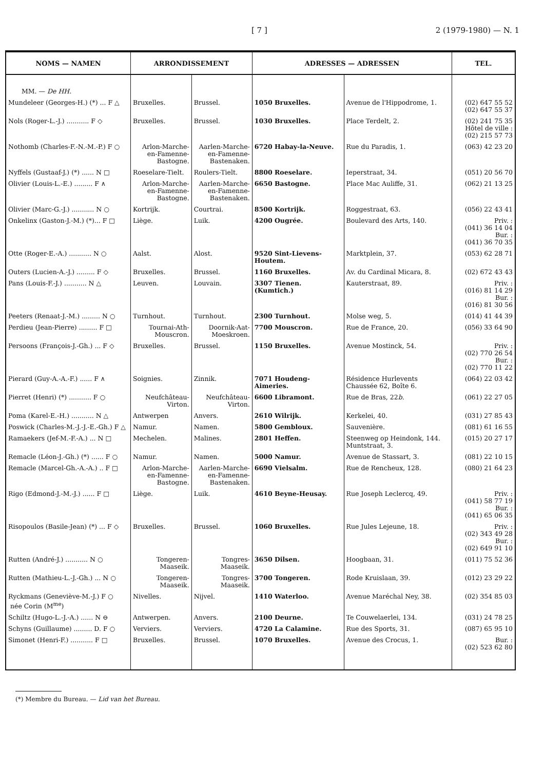[ 7 ] 2 (1979-1980) — N. 1
| NOMS — NAMEN | ARRONDISSEMENT | | ADRESSES — ADRESSEN | | TEL. |
| --- | --- | --- | --- | --- | --- |
| MM. — De HH. | | | | | |
| Mundeleer (Georges-H.) (*) ... F △ | Bruxelles. | Brussel. | 1050 Bruxelles. | Avenue de l'Hippodrome, 1. | (02) 647 55 52 (02) 647 55 37 |
| Nols (Roger-L.-J.) ........... F ◇ | Bruxelles. | Brussel. | 1030 Bruxelles. | Place Terdelt, 2. | (02) 241 75 35 Hôtel de ville : (02) 215 57 73 |
| Nothomb (Charles-F.-N.-M.-P.) F ○ | Arlon-Marche- en-Famenne- Bastogne. | Aarlen-Marche- en-Famenne- Bastenaken. | 6720 Habay-la-Neuve. | Rue du Paradis, 1. | (063) 42 23 20 |
| Nyffels (Gustaaf-J.) (*) ...... N □ | Roeselare-Tielt. | Roulers-Tielt. | 8800 Roeselare. | Ieperstraat, 34. | (051) 20 56 70 |
| Olivier (Louis-L.-E.) ......... F ∧ | Arlon-Marche- en-Famenne- Bastogne. | Aarlen-Marche- en-Famenne- Bastenaken. | 6650 Bastogne. | Place Mac Auliffe, 31. | (062) 21 13 25 |
| Olivier (Marc-G.-J.) ........... N ○ | Kortrijk. | Courtrai. | 8500 Kortrijk. | Roggestraat, 63. | (056) 22 43 41 |
| Onkelinx (Gaston-J.-M.) (*)... F □ | Liège. | Luik. | 4200 Ougrée. | Boulevard des Arts, 140. | Priv. : (041) 36 14 04 Bur. : (041) 36 70 35 |
| Otte (Roger-E.-A.) ........... N ○ | Aalst. | Alost. | 9520 Sint-Lievens- Houtem. | Marktplein, 37. | (053) 62 28 71 |
| Outers (Lucien-A.-J.) ......... F ◇ | Bruxelles. | Brussel. | 1160 Bruxelles. | Av. du Cardinal Micara, 8. | (02) 672 43 43 |
| Pans (Louis-F.-J.) ........... N △ | Leuven. | Louvain. | 3307 Tienen. (Kumtich.) | Kauterstraat, 89. | Priv. : (016) 81 14 29 Bur. : (016) 81 30 56 |
| Peeters (Renaat-J.-M.) ......... N ○ | Turnhout. | Turnhout. | 2300 Turnhout. | Molse weg, 5. | (014) 41 44 39 |
| Perdieu (Jean-Pierre) ......... F □ | Tournai-Ath- Mouscron. | Doornik-Aat- Moeskroen. | 7700 Mouscron. | Rue de France, 20. | (056) 33 64 90 |
| Persoons (François-J.-Gh.) ... F ◇ | Bruxelles. | Brussel. | 1150 Bruxelles. | Avenue Mostinck, 54. | Priv. : (02) 770 26 54 Bur. : (02) 770 11 22 |
| Pierard (Guy-A.-A.-F.) ...... F ∧ | Soignies. | Zinnik. | 7071 Houdeng- Aimeries. | Résidence Hurlevents Chaussée 62, Boîte 6. | (064) 22 03 42 |
| Pierret (Henri) (*) ........... F ○ | Neufchâteau- Virton. | Neufchâteau- Virton. | 6600 Libramont. | Rue de Bras, 22 b . | (061) 22 27 05 |
| Poma (Karel-E.-H.) ........... N △ | Antwerpen | Anvers. | 2610 Wilrijk. | Kerkelei, 40. | (031) 27 85 43 |
| Poswick (Charles-M.-J.-J.-E.-Gh.) F △ | Namur. | Namen. | 5800 Gembloux. | Sauvenière. | (081) 61 16 55 |
| Ramaekers (Jef-M.-F.-A.) ... N □ | Mechelen. | Malines. | 2801 Heffen. | Steenweg op Heindonk, 144. Muntstraat, 3. | (015) 20 27 17 |
| Remacle (Léon-J.-Gh.) (*) ...... F ○ | Namur. | Namen. | 5000 Namur. | Avenue de Stassart, 3. | (081) 22 10 15 |
| Remacle (Marcel-Gh.-A.-A.) .. F □ | Arlon-Marche- en-Famenne- Bastogne. | Aarlen-Marche- en-Famenne- Bastenaken. | 6690 Vielsalm. | Rue de Rencheux, 128. | (080) 21 64 23 |
| Rigo (Edmond-J.-M.-J.) ...... F □ | Liège. | Luik. | 4610 Beyne-Heusay. | Rue Joseph Leclercq, 49. | Priv. : (041) 58 77 19 Bur. : (041) 65 06 35 |
| Risopoulos (Basile-Jean) (*) ... F ◇ | Bruxelles. | Brussel. | 1060 Bruxelles. | Rue Jules Lejeune, 18. | Priv. : (02) 343 49 28 Bur. : (02) 649 91 10 |
| Rutten (André-J.) ........... N ○ | Tongeren- Maaseik. | Tongres- Maaseik. | 3650 Dilsen. | Hoogbaan, 31. | (011) 75 52 36 |
| Rutten (Mathieu-L.-J.-Gh.) ... N ○ | Tongeren- Maaseik. | Tongres- Maaseik. | 3700 Tongeren. | Rode Kruislaan, 39. | (012) 23 29 22 |
| Ryckmans (Geneviève-M.-J.) F ○ née Corin (M<sup>me</sup>) | Nivelles. | Nijvel. | 1410 Waterloo. | Avenue Maréchal Ney, 38. | (02) 354 85 03 |
| Schiltz (Hugo-L.-J.-A.) ...... N ⊖ | Antwerpen. | Anvers. | 2100 Deurne. | Te Couwelaerlei, 134. | (031) 24 78 25 |
| Schyns (Guillaume) ......... D. F ○ | Verviers. | Verviers. | 4720 La Calamine. | Rue des Sports, 31. | (087) 65 95 10 |
| Simonet (Henri-F.) ........... F □ | Bruxelles. | Brussel. | 1070 Bruxelles. | Avenue des Crocus, 1. | Bur. : (02) 523 62 80 |
(*) Membre du Bureau. — Lid van het Bureau.